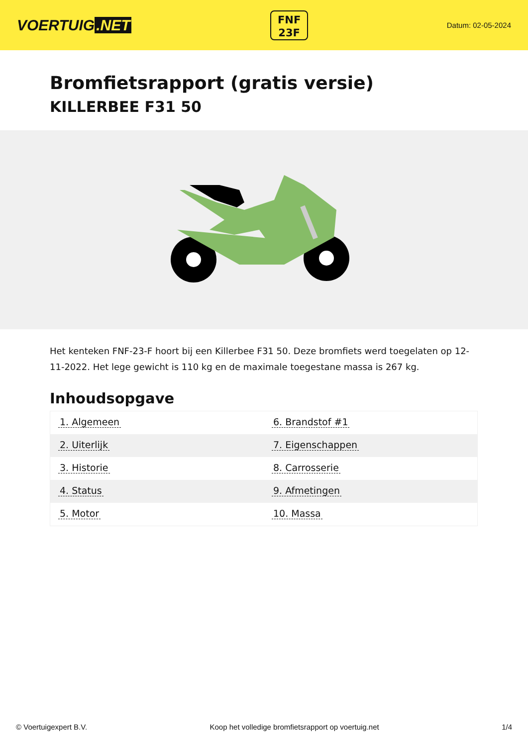VOERTUIG.NET
FNF
23F
Datum: 02-05-2024
Bromfietsrapport (gratis versie)
KILLERBEE F31 50
Het kenteken FNF-23-F hoort bij een Killerbee F31 50. Deze bromfiets werd toegelaten op 12-11-2022. Het lege gewicht is 110 kg en de maximale toegestane massa is 267 kg.
Inhoudsopgave
| 1. Algemeen | 6. Brandstof #1 |
| 2. Uiterlijk | 7. Eigenschappen |
| 3. Historie | 8. Carrosserie |
| 4. Status | 9. Afmetingen |
| 5. Motor | 10. Massa |
© Voertuigexpert B.V. Koop het volledige bromfietsrapport op voertuig.net 1/4